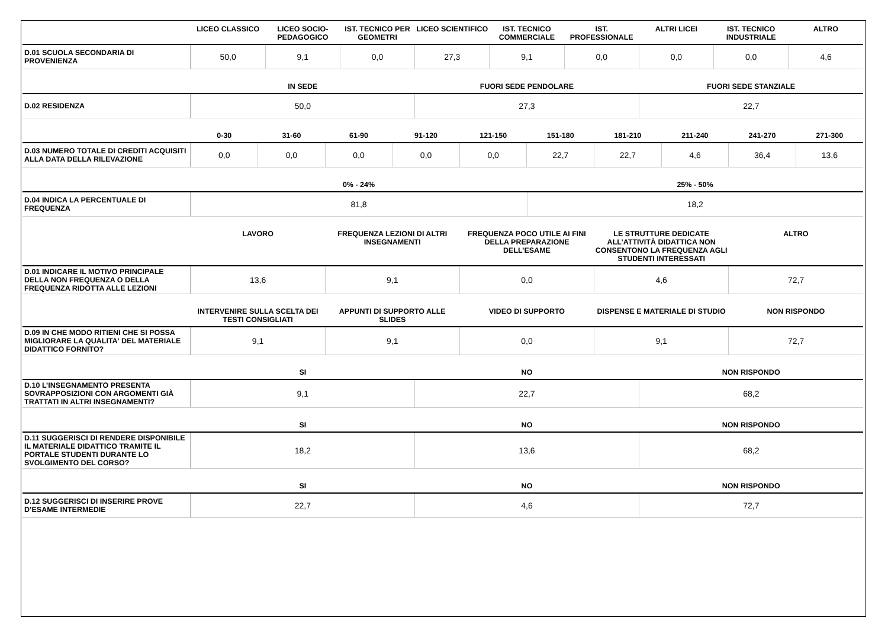| | LICEO CLASSICO | LICEO SOCIO-PEDAGOGICO | IST. TECNICO PER GEOMETRI | LICEO SCIENTIFICO | IST. TECNICO COMMERCIALE | IST. PROFESSIONALE | ALTRI LICEI | IST. TECNICO INDUSTRIALE | ALTRO |
| --- | --- | --- | --- | --- | --- | --- | --- | --- | --- |
| D.01 SCUOLA SECONDARIA DI PROVENIENZA | 50,0 | 9,1 | 0,0 | 27,3 | 9,1 | 0,0 | 0,0 | 0,0 | 4,6 |
| | IN SEDE | FUORI SEDE PENDOLARE | FUORI SEDE STANZIALE |
| --- | --- | --- | --- |
| D.02 RESIDENZA | 50,0 | 27,3 | 22,7 |
| | 0-30 | 31-60 | 61-90 | 91-120 | 121-150 | 151-180 | 181-210 | 211-240 | 241-270 | 271-300 |
| --- | --- | --- | --- | --- | --- | --- | --- | --- | --- | --- |
| D.03 NUMERO TOTALE DI CREDITI ACQUISITI ALLA DATA DELLA RILEVAZIONE | 0,0 | 0,0 | 0,0 | 0,0 | 0,0 | 22,7 | 22,7 | 4,6 | 36,4 | 13,6 |
| | 0% - 24% | 25% - 50% |
| --- | --- | --- |
| D.04 INDICA LA PERCENTUALE DI FREQUENZA | 81,8 | 18,2 |
| | LAVORO | FREQUENZA LEZIONI DI ALTRI INSEGNAMENTI | FREQUENZA POCO UTILE AI FINI DELLA PREPARAZIONE DELL’ESAME | LE STRUTTURE DEDICATE ALL’ATTIVITÀ DIDATTICA NON CONSENTONO LA FREQUENZA AGLI STUDENTI INTERESSATI | ALTRO |
| --- | --- | --- | --- | --- | --- |
| D.01 INDICARE IL MOTIVO PRINCIPALE DELLA NON FREQUENZA O DELLA FREQUENZA RIDOTTA ALLE LEZIONI | 13,6 | 9,1 | 0,0 | 4,6 | 72,7 |
| | INTERVENIRE SULLA SCELTA DEI TESTI CONSIGLIATI | APPUNTI DI SUPPORTO ALLE SLIDES | VIDEO DI SUPPORTO | DISPENSE E MATERIALE DI STUDIO | NON RISPONDO |
| --- | --- | --- | --- | --- | --- |
| D.09 IN CHE MODO RITIENI CHE SI POSSA MIGLIORARE LA QUALITA' DEL MATERIALE DIDATTICO FORNITO? | 9,1 | 9,1 | 0,0 | 9,1 | 72,7 |
| | SI | NO | NON RISPONDO |
| --- | --- | --- | --- |
| D.10 L’INSEGNAMENTO PRESENTA SOVRAPPOSIZIONI CON ARGOMENTI GIÀ TRATTATI IN ALTRI INSEGNAMENTI? | 9,1 | 22,7 | 68,2 |
| | SI | NO | NON RISPONDO |
| --- | --- | --- | --- |
| D.11 SUGGERISCI DI RENDERE DISPONIBILE IL MATERIALE DIDATTICO TRAMITE IL PORTALE STUDENTI DURANTE LO SVOLGIMENTO DEL CORSO? | 18,2 | 13,6 | 68,2 |
| | SI | NO | NON RISPONDO |
| --- | --- | --- | --- |
| D.12 SUGGERISCI DI INSERIRE PROVE D’ESAME INTERMEDIE | 22,7 | 4,6 | 72,7 |